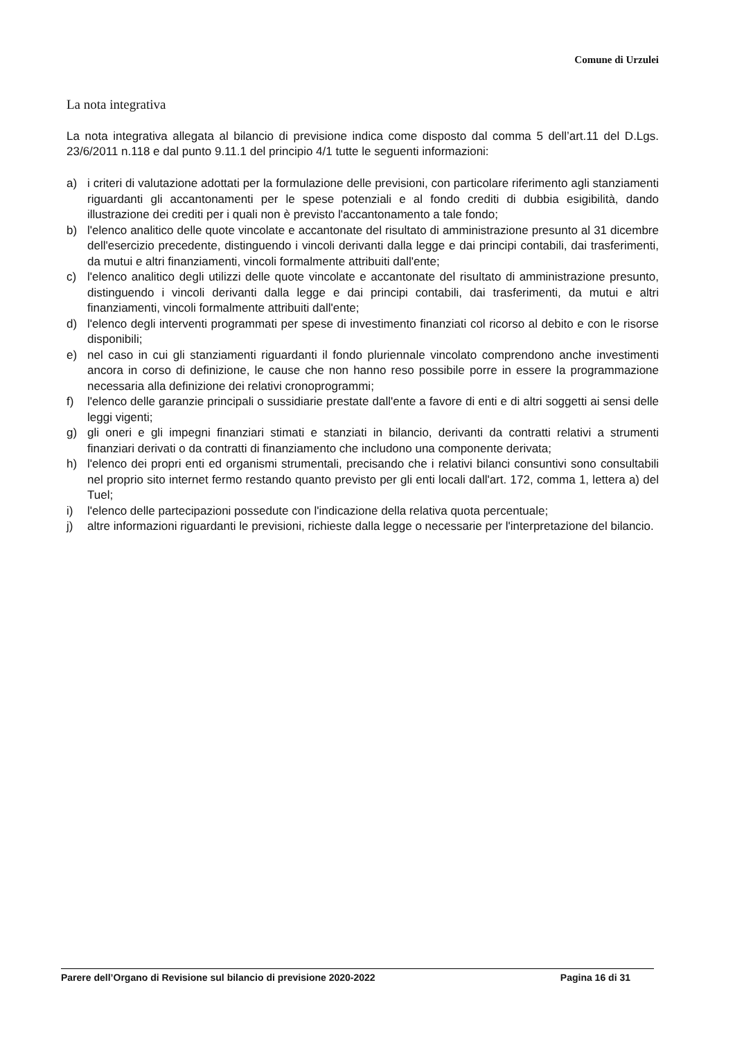Comune di Urzulei
La nota integrativa
La nota integrativa allegata al bilancio di previsione indica come disposto dal comma 5 dell’art.11 del D.Lgs. 23/6/2011 n.118 e dal punto 9.11.1 del principio 4/1 tutte le seguenti informazioni:
a) i criteri di valutazione adottati per la formulazione delle previsioni, con particolare riferimento agli stanziamenti riguardanti gli accantonamenti per le spese potenziali e al fondo crediti di dubbia esigibilità, dando illustrazione dei crediti per i quali non è previsto l'accantonamento a tale fondo;
b) l'elenco analitico delle quote vincolate e accantonate del risultato di amministrazione presunto al 31 dicembre dell'esercizio precedente, distinguendo i vincoli derivanti dalla legge e dai principi contabili, dai trasferimenti, da mutui e altri finanziamenti, vincoli formalmente attribuiti dall'ente;
c) l'elenco analitico degli utilizzi delle quote vincolate e accantonate del risultato di amministrazione presunto, distinguendo i vincoli derivanti dalla legge e dai principi contabili, dai trasferimenti, da mutui e altri finanziamenti, vincoli formalmente attribuiti dall'ente;
d) l'elenco degli interventi programmati per spese di investimento finanziati col ricorso al debito e con le risorse disponibili;
e) nel caso in cui gli stanziamenti riguardanti il fondo pluriennale vincolato comprendono anche investimenti ancora in corso di definizione, le cause che non hanno reso possibile porre in essere la programmazione necessaria alla definizione dei relativi cronoprogrammi;
f) l'elenco delle garanzie principali o sussidiarie prestate dall'ente a favore di enti e di altri soggetti ai sensi delle leggi vigenti;
g) gli oneri e gli impegni finanziari stimati e stanziati in bilancio, derivanti da contratti relativi a strumenti finanziari derivati o da contratti di finanziamento che includono una componente derivata;
h) l'elenco dei propri enti ed organismi strumentali, precisando che i relativi bilanci consuntivi sono consultabili nel proprio sito internet fermo restando quanto previsto per gli enti locali dall'art. 172, comma 1, lettera a) del Tuel;
i) l'elenco delle partecipazioni possedute con l'indicazione della relativa quota percentuale;
j) altre informazioni riguardanti le previsioni, richieste dalla legge o necessarie per l'interpretazione del bilancio.
Parere dell’Organo di Revisione sul bilancio di previsione 2020-2022 Pagina 16 di 31